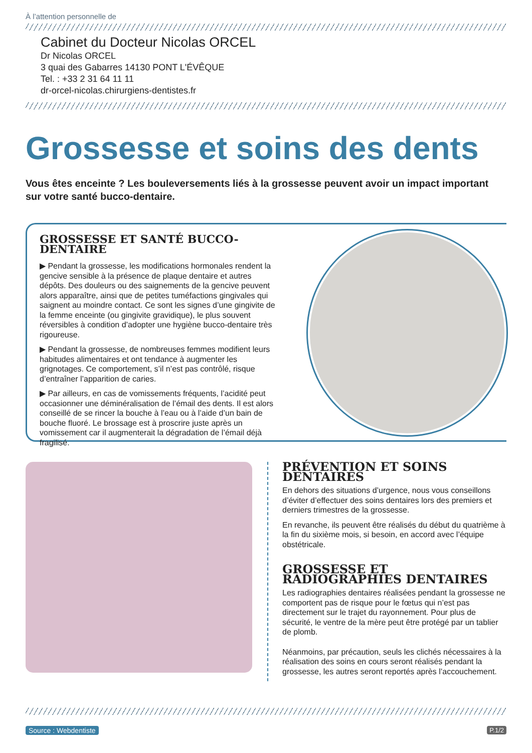À l’attention personnelle de
Cabinet du Docteur Nicolas ORCEL
Dr Nicolas ORCEL
3 quai des Gabarres 14130 PONT L'ÉVÊQUE
Tel. : +33 2 31 64 11 11
dr-orcel-nicolas.chirurgiens-dentistes.fr
Grossesse et soins des dents
Vous êtes enceinte ? Les bouleversements liés à la grossesse peuvent avoir un impact important sur votre santé bucco-dentaire.
GROSSESSE ET SANTÉ BUCCO-DENTAIRE
▶ Pendant la grossesse, les modifications hormonales rendent la gencive sensible à la présence de plaque dentaire et autres dépôts. Des douleurs ou des saignements de la gencive peuvent alors apparaître, ainsi que de petites tuméfactions gingivales qui saignent au moindre contact. Ce sont les signes d’une gingivite de la femme enceinte (ou gingivite gravidique), le plus souvent réversibles à condition d’adopter une hygiène bucco-dentaire très rigoureuse.
▶ Pendant la grossesse, de nombreuses femmes modifient leurs habitudes alimentaires et ont tendance à augmenter les grignotages. Ce comportement, s’il n’est pas contrôlé, risque d’entraîner l’apparition de caries.
▶ Par ailleurs, en cas de vomissements fréquents, l’acidité peut occasionner une déminéralisation de l’émail des dents. Il est alors conseillé de se rincer la bouche à l’eau ou à l’aide d’un bain de bouche fluoré. Le brossage est à proscrire juste après un vomissement car il augmenterait la dégradation de l’émail déjà fragilisé.
PRÉVENTION ET SOINS DENTAIRES
En dehors des situations d’urgence, nous vous conseillons d’éviter d’effectuer des soins dentaires lors des premiers et derniers trimestres de la grossesse.
En revanche, ils peuvent être réalisés du début du quatrième à la fin du sixième mois, si besoin, en accord avec l’équipe obstétricale.
GROSSESSE ET RADIOGRAPHIES DENTAIRES
Les radiographies dentaires réalisées pendant la grossesse ne comportent pas de risque pour le fœtus qui n’est pas directement sur le trajet du rayonnement. Pour plus de sécurité, le ventre de la mère peut être protégé par un tablier de plomb.
Néanmoins, par précaution, seuls les clichés nécessaires à la réalisation des soins en cours seront réalisés pendant la grossesse, les autres seront reportés après l’accouchement.
Source : Webdentiste P.1/2